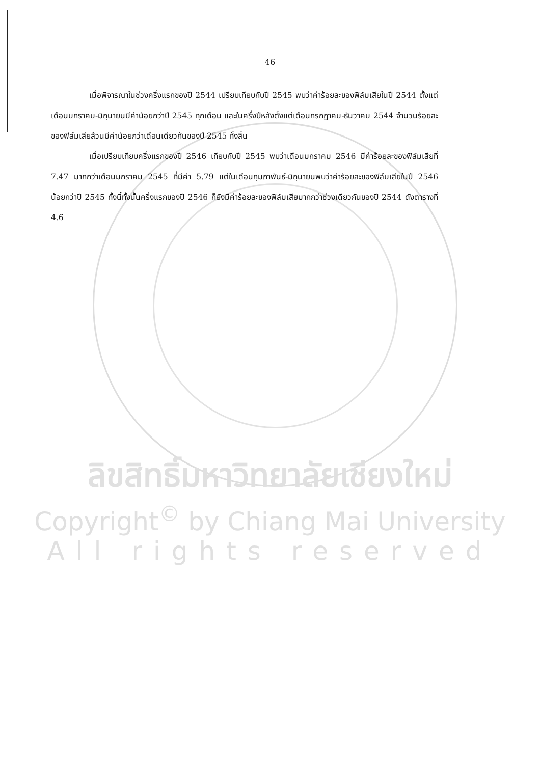46
เมื่อพิจารณาในช่วงครึ่งแรกของปี 2544 เปรียบเทียบกับปี 2545 พบว่าค่าร้อยละของฟิล์มเสียในปี 2544 ตั้งแต่เดือนมกราคม-มิถุนายนมีค่าน้อยกว่าปี 2545 ทุกเดือน และในครึ่งปีหลังตั้งแต่เดือนกรกฎาคม-ธันวาคม 2544 จำนวนร้อยละของฟิล์มเสียล้วนมีค่าน้อยกว่าเดือนเดียวกันของปี 2545 ทั้งสิ้น
เมื่อเปรียบเทียบครึ่งแรกของปี 2546 เทียบกับปี 2545 พบว่าเดือนมกราคม 2546 มีค่าร้อยละของฟิล์มเสียที่ 7.47 มากกว่าเดือนมกราคม 2545 ที่มีค่า 5.79 แต่ในเดือนกุมภาพันธ์-มิถุนายนพบว่าค่าร้อยละของฟิล์มเสียในปี 2546 น้อยกว่าปี 2545 ทั้งนี้ทั้งนั้นครึ่งแรกของปี 2546 ก็ยังมีค่าร้อยละของฟิล์มเสียมากกว่าช่วงเดียวกันของปี 2544 ดังตารางที่ 4.6
ลิขสิทธิ์มหาวิทยาลัยเชียงใหม่
Copyright<sup>©</sup> by Chiang Mai University
All rights reserved